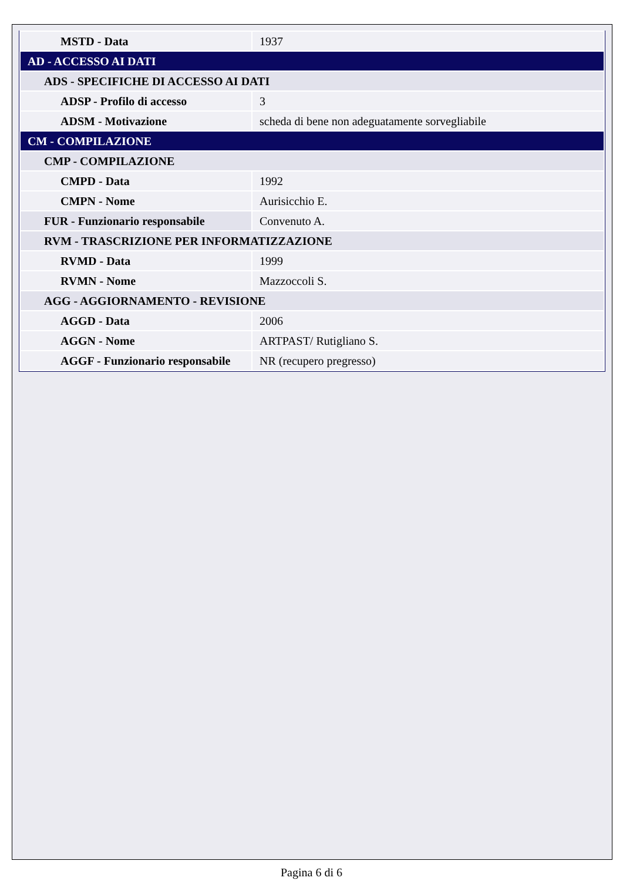| MSTD - Data | 1937 |
| AD - ACCESSO AI DATI | |
| ADS - SPECIFICHE DI ACCESSO AI DATI | |
| ADSP - Profilo di accesso | 3 |
| ADSM - Motivazione | scheda di bene non adeguatamente sorvegliabile |
| CM - COMPILAZIONE | |
| CMP - COMPILAZIONE | |
| CMPD - Data | 1992 |
| CMPN - Nome | Aurisicchio E. |
| FUR - Funzionario responsabile | Convenuto A. |
| RVM - TRASCRIZIONE PER INFORMATIZZAZIONE | |
| RVMD - Data | 1999 |
| RVMN - Nome | Mazzoccoli S. |
| AGG - AGGIORNAMENTO - REVISIONE | |
| AGGD - Data | 2006 |
| AGGN - Nome | ARTPAST/ Rutigliano S. |
| AGGF - Funzionario responsabile | NR (recupero pregresso) |
Pagina 6 di 6